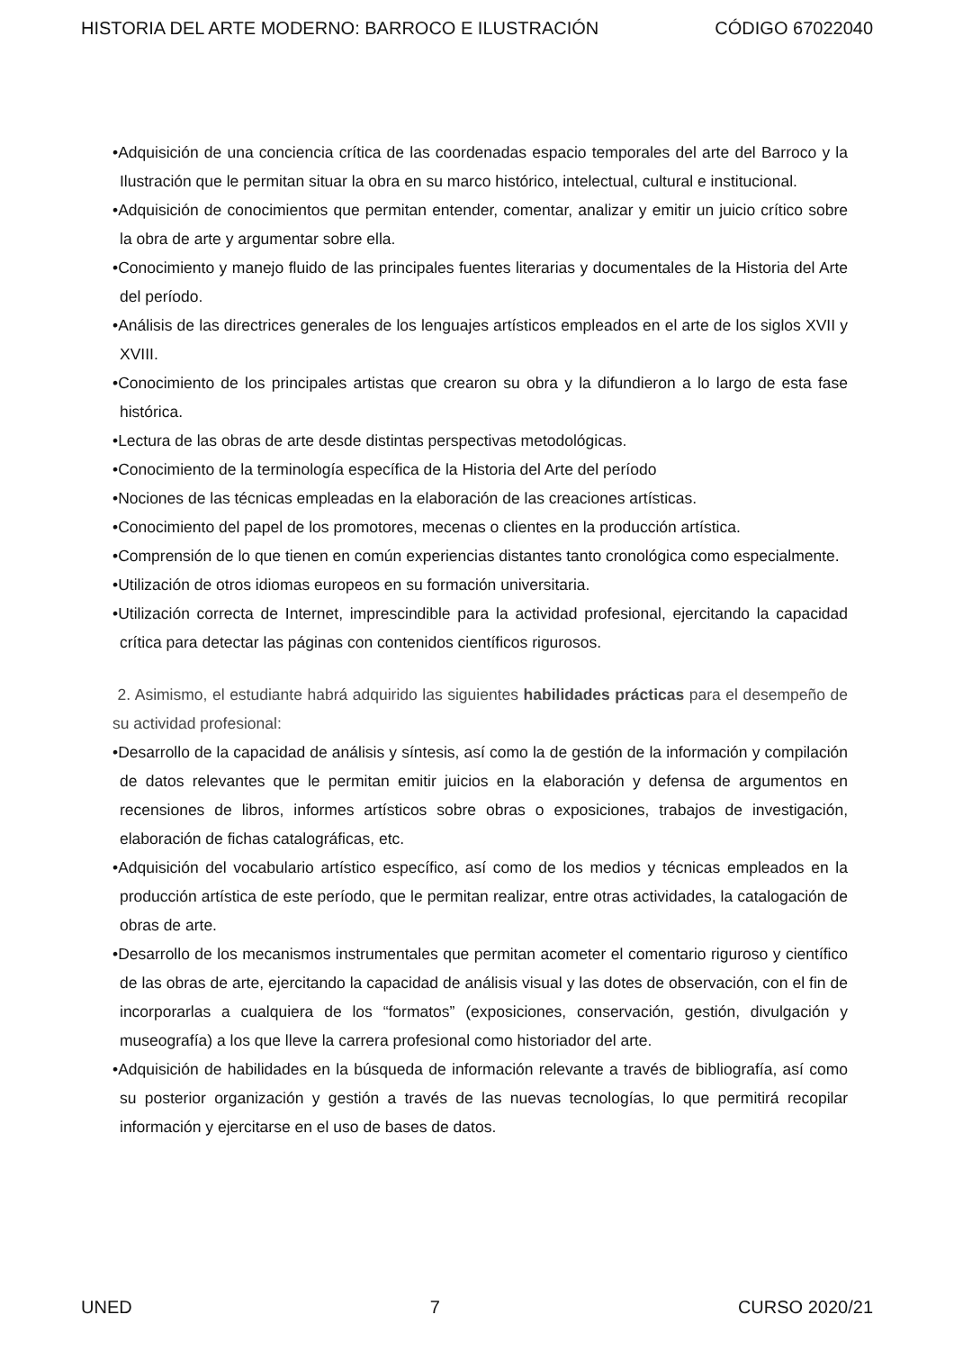HISTORIA DEL ARTE MODERNO: BARROCO E ILUSTRACIÓN CÓDIGO 67022040
•Adquisición de una conciencia crítica de las coordenadas espacio temporales del arte del Barroco y la Ilustración que le permitan situar la obra en su marco histórico, intelectual, cultural e institucional.
•Adquisición de conocimientos que permitan entender, comentar, analizar y emitir un juicio crítico sobre la obra de arte y argumentar sobre ella.
•Conocimiento y manejo fluido de las principales fuentes literarias y documentales de la Historia del Arte del período.
•Análisis de las directrices generales de los lenguajes artísticos empleados en el arte de los siglos XVII y XVIII.
•Conocimiento de los principales artistas que crearon su obra y la difundieron a lo largo de esta fase histórica.
•Lectura de las obras de arte desde distintas perspectivas metodológicas.
•Conocimiento de la terminología específica de la Historia del Arte del período
•Nociones de las técnicas empleadas en la elaboración de las creaciones artísticas.
•Conocimiento del papel de los promotores, mecenas o clientes en la producción artística.
•Comprensión de lo que tienen en común experiencias distantes tanto cronológica como especialmente.
•Utilización de otros idiomas europeos en su formación universitaria.
•Utilización correcta de Internet, imprescindible para la actividad profesional, ejercitando la capacidad crítica para detectar las páginas con contenidos científicos rigurosos.
2. Asimismo, el estudiante habrá adquirido las siguientes habilidades prácticas para el desempeño de su actividad profesional:
•Desarrollo de la capacidad de análisis y síntesis, así como la de gestión de la información y compilación de datos relevantes que le permitan emitir juicios en la elaboración y defensa de argumentos en recensiones de libros, informes artísticos sobre obras o exposiciones, trabajos de investigación, elaboración de fichas catalográficas, etc.
•Adquisición del vocabulario artístico específico, así como de los medios y técnicas empleados en la producción artística de este período, que le permitan realizar, entre otras actividades, la catalogación de obras de arte.
•Desarrollo de los mecanismos instrumentales que permitan acometer el comentario riguroso y científico de las obras de arte, ejercitando la capacidad de análisis visual y las dotes de observación, con el fin de incorporarlas a cualquiera de los “formatos” (exposiciones, conservación, gestión, divulgación y museografía) a los que lleve la carrera profesional como historiador del arte.
•Adquisición de habilidades en la búsqueda de información relevante a través de bibliografía, así como su posterior organización y gestión a través de las nuevas tecnologías, lo que permitirá recopilar información y ejercitarse en el uso de bases de datos.
UNED 7 CURSO 2020/21